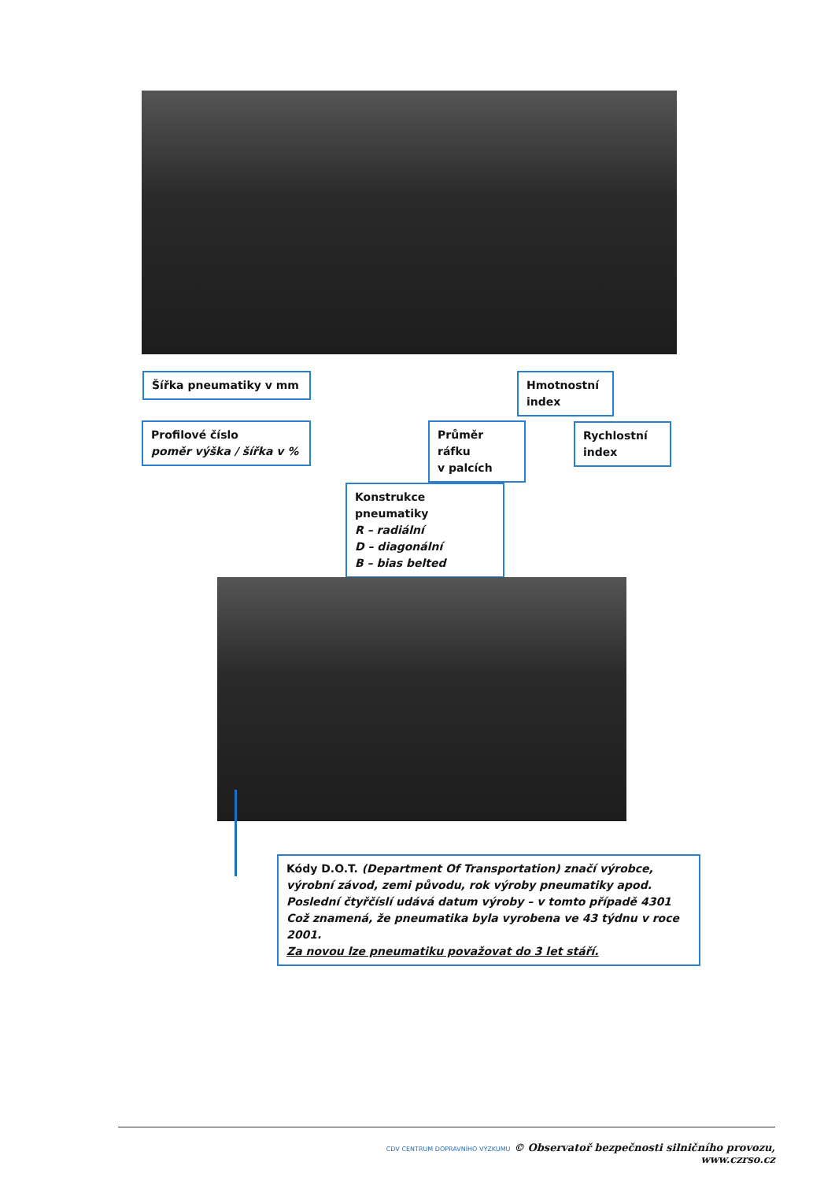Šířka pneumatiky v mm
Profilové číslo
poměr výška / šířka v %
Průměr ráfku
v palcích
Hmotnostní
index
Rychlostní
index
Konstrukce pneumatiky
R – radiální
D – diagonální
B – bias belted
Kódy D.O.T. (Department Of Transportation) značí výrobce, výrobní závod, zemi původu, rok výroby pneumatiky apod.
Poslední čtyřčíslí udává datum výroby – v tomto případě 4301
Což znamená, že pneumatika byla vyrobena ve 43 týdnu v roce 2001.
Za novou lze pneumatiku považovat do 3 let stáří.
CDV CENTRUM DOPRAVNÍHO VÝZKUMU © Observatoř bezpečnosti silničního provozu, www.czrso.cz